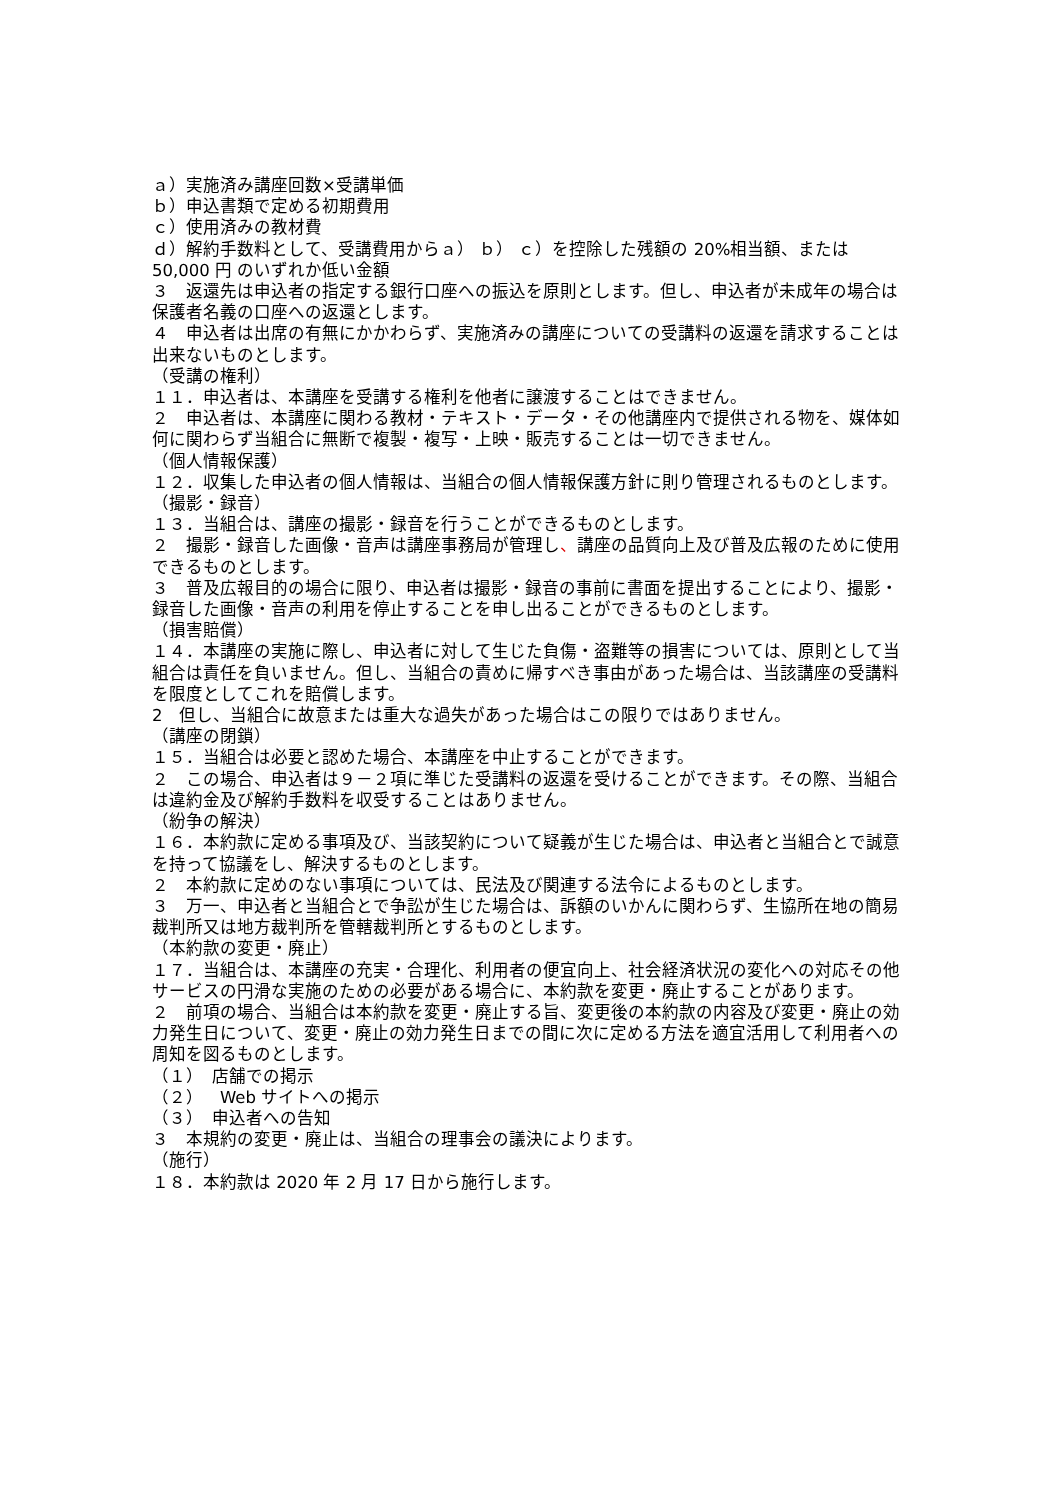ａ）実施済み講座回数×受講単価
ｂ）申込書類で定める初期費用
ｃ）使用済みの教材費
ｄ）解約手数料として、受講費用からａ） ｂ） ｃ）を控除した残額の 20%相当額、または 50,000 円 のいずれか低い金額
３　返還先は申込者の指定する銀行口座への振込を原則とします。但し、申込者が未成年の場合は保護者名義の口座への返還とします。
４　申込者は出席の有無にかかわらず、実施済みの講座についての受講料の返還を請求することは出来ないものとします。
（受講の権利）
１１．申込者は、本講座を受講する権利を他者に譲渡することはできません。
２　申込者は、本講座に関わる教材・テキスト・データ・その他講座内で提供される物を、媒体如何に関わらず当組合に無断で複製・複写・上映・販売することは一切できません。
（個人情報保護）
１２．収集した申込者の個人情報は、当組合の個人情報保護方針に則り管理されるものとします。
（撮影・録音）
１３．当組合は、講座の撮影・録音を行うことができるものとします。
２　撮影・録音した画像・音声は講座事務局が管理し、講座の品質向上及び普及広報のために使用できるものとします。
３　普及広報目的の場合に限り、申込者は撮影・録音の事前に書面を提出することにより、撮影・録音した画像・音声の利用を停止することを申し出ることができるものとします。
（損害賠償）
１４．本講座の実施に際し、申込者に対して生じた負傷・盗難等の損害については、原則として当組合は責任を負いません。但し、当組合の責めに帰すべき事由があった場合は、当該講座の受講料を限度としてこれを賠償します。
2　但し、当組合に故意または重大な過失があった場合はこの限りではありません。
（講座の閉鎖）
１５．当組合は必要と認めた場合、本講座を中止することができます。
２　この場合、申込者は９－２項に準じた受講料の返還を受けることができます。その際、当組合は違約金及び解約手数料を収受することはありません。
（紛争の解決）
１６．本約款に定める事項及び、当該契約について疑義が生じた場合は、申込者と当組合とで誠意を持って協議をし、解決するものとします。
２　本約款に定めのない事項については、民法及び関連する法令によるものとします。
３　万一、申込者と当組合とで争訟が生じた場合は、訴額のいかんに関わらず、生協所在地の簡易裁判所又は地方裁判所を管轄裁判所とするものとします。
（本約款の変更・廃止）
１７．当組合は、本講座の充実・合理化、利用者の便宜向上、社会経済状況の変化への対応その他サービスの円滑な実施のための必要がある場合に、本約款を変更・廃止することがあります。
２　前項の場合、当組合は本約款を変更・廃止する旨、変更後の本約款の内容及び変更・廃止の効力発生日について、変更・廃止の効力発生日までの間に次に定める方法を適宜活用して利用者への周知を図るものとします。
（１）　店舗での掲示
（２）　Web サイトへの掲示
（３）　申込者への告知
３　本規約の変更・廃止は、当組合の理事会の議決によります。
（施行）
１８．本約款は 2020 年 2 月 17 日から施行します。